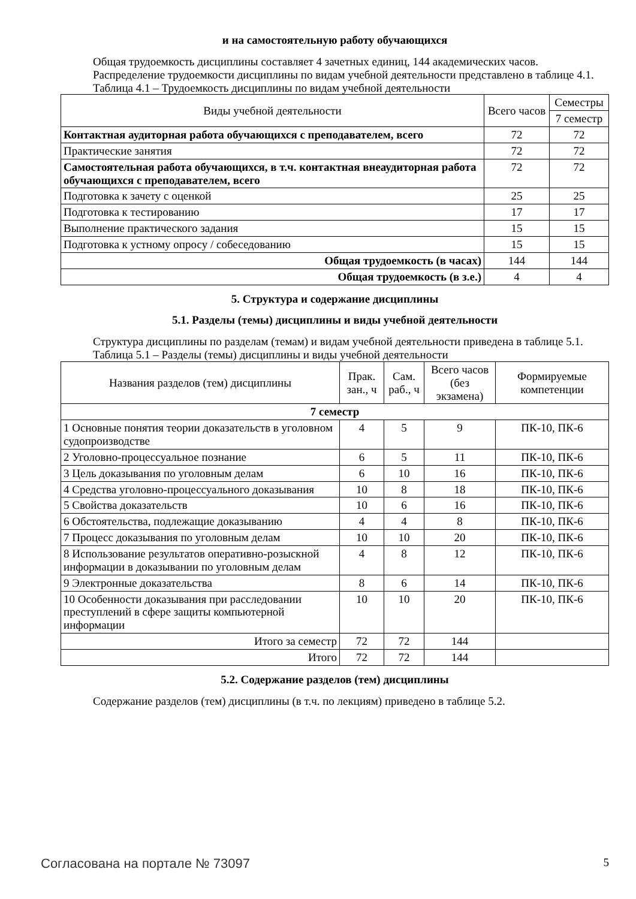и на самостоятельную работу обучающихся
Общая трудоемкость дисциплины составляет 4 зачетных единиц, 144 академических часов.
Распределение трудоемкости дисциплины по видам учебной деятельности представлено в таблице 4.1.
Таблица 4.1 – Трудоемкость дисциплины по видам учебной деятельности
| Виды учебной деятельности | Всего часов | Семестры |
| --- | --- | --- |
| | | 7 семестр |
| Контактная аудиторная работа обучающихся с преподавателем, всего | 72 | 72 |
| Практические занятия | 72 | 72 |
| Самостоятельная работа обучающихся, в т.ч. контактная внеаудиторная работа обучающихся с преподавателем, всего | 72 | 72 |
| Подготовка к зачету с оценкой | 25 | 25 |
| Подготовка к тестированию | 17 | 17 |
| Выполнение практического задания | 15 | 15 |
| Подготовка к устному опросу / собеседованию | 15 | 15 |
| Общая трудоемкость (в часах) | 144 | 144 |
| Общая трудоемкость (в з.е.) | 4 | 4 |
5. Структура и содержание дисциплины
5.1. Разделы (темы) дисциплины и виды учебной деятельности
Структура дисциплины по разделам (темам) и видам учебной деятельности приведена в таблице 5.1.
Таблица 5.1 – Разделы (темы) дисциплины и виды учебной деятельности
| Названия разделов (тем) дисциплины | Прак. зан., ч | Сам. раб., ч | Всего часов (без экзамена) | Формируемые компетенции |
| --- | --- | --- | --- | --- |
| 7 семестр | | | | |
| 1 Основные понятия теории доказательств в уголовном судопроизводстве | 4 | 5 | 9 | ПК-10, ПК-6 |
| 2 Уголовно-процессуальное познание | 6 | 5 | 11 | ПК-10, ПК-6 |
| 3 Цель доказывания по уголовным делам | 6 | 10 | 16 | ПК-10, ПК-6 |
| 4 Средства уголовно-процессуального доказывания | 10 | 8 | 18 | ПК-10, ПК-6 |
| 5 Свойства доказательств | 10 | 6 | 16 | ПК-10, ПК-6 |
| 6 Обстоятельства, подлежащие доказыванию | 4 | 4 | 8 | ПК-10, ПК-6 |
| 7 Процесс доказывания по уголовным делам | 10 | 10 | 20 | ПК-10, ПК-6 |
| 8 Использование результатов оперативно-розыскной информации в доказывании по уголовным делам | 4 | 8 | 12 | ПК-10, ПК-6 |
| 9 Электронные доказательства | 8 | 6 | 14 | ПК-10, ПК-6 |
| 10 Особенности доказывания при расследовании преступлений в сфере защиты компьютерной информации | 10 | 10 | 20 | ПК-10, ПК-6 |
| Итого за семестр | 72 | 72 | 144 | |
| Итого | 72 | 72 | 144 | |
5.2. Содержание разделов (тем) дисциплины
Содержание разделов (тем) дисциплины (в т.ч. по лекциям) приведено в таблице 5.2.
Согласована на портале № 73097 5